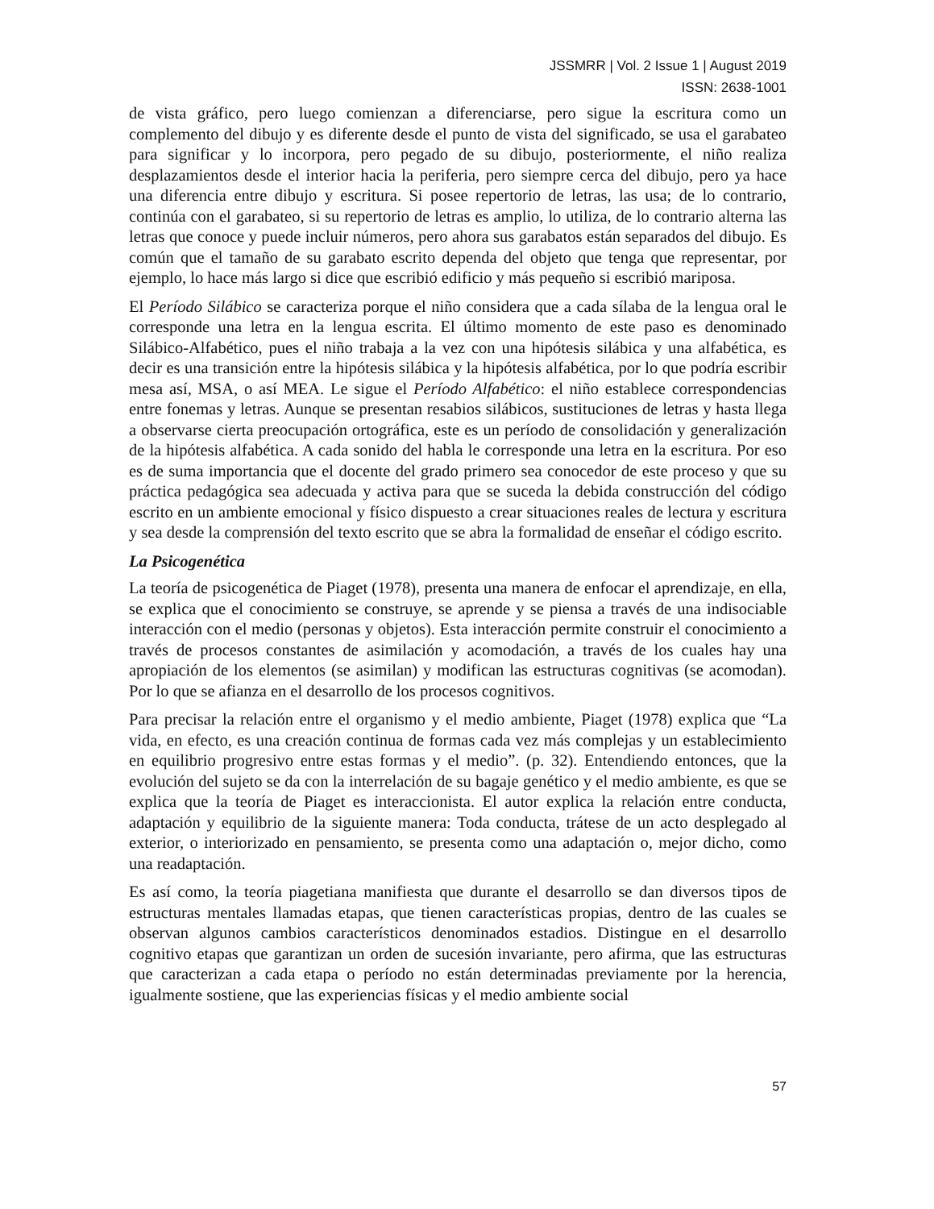JSSMRR | Vol. 2 Issue 1 | August 2019
ISSN: 2638-1001
de vista gráfico, pero luego comienzan a diferenciarse, pero sigue la escritura como un complemento del dibujo y es diferente desde el punto de vista del significado, se usa el garabateo para significar y lo incorpora, pero pegado de su dibujo, posteriormente, el niño realiza desplazamientos desde el interior hacia la periferia, pero siempre cerca del dibujo, pero ya hace una diferencia entre dibujo y escritura. Si posee repertorio de letras, las usa; de lo contrario, continúa con el garabateo, si su repertorio de letras es amplio, lo utiliza, de lo contrario alterna las letras que conoce y puede incluir números, pero ahora sus garabatos están separados del dibujo. Es común que el tamaño de su garabato escrito dependa del objeto que tenga que representar, por ejemplo, lo hace más largo si dice que escribió edificio y más pequeño si escribió mariposa.
El Período Silábico se caracteriza porque el niño considera que a cada sílaba de la lengua oral le corresponde una letra en la lengua escrita. El último momento de este paso es denominado Silábico-Alfabético, pues el niño trabaja a la vez con una hipótesis silábica y una alfabética, es decir es una transición entre la hipótesis silábica y la hipótesis alfabética, por lo que podría escribir mesa así, MSA, o así MEA. Le sigue el Período Alfabético: el niño establece correspondencias entre fonemas y letras. Aunque se presentan resabios silábicos, sustituciones de letras y hasta llega a observarse cierta preocupación ortográfica, este es un período de consolidación y generalización de la hipótesis alfabética. A cada sonido del habla le corresponde una letra en la escritura. Por eso es de suma importancia que el docente del grado primero sea conocedor de este proceso y que su práctica pedagógica sea adecuada y activa para que se suceda la debida construcción del código escrito en un ambiente emocional y físico dispuesto a crear situaciones reales de lectura y escritura y sea desde la comprensión del texto escrito que se abra la formalidad de enseñar el código escrito.
La Psicogenética
La teoría de psicogenética de Piaget (1978), presenta una manera de enfocar el aprendizaje, en ella, se explica que el conocimiento se construye, se aprende y se piensa a través de una indisociable interacción con el medio (personas y objetos). Esta interacción permite construir el conocimiento a través de procesos constantes de asimilación y acomodación, a través de los cuales hay una apropiación de los elementos (se asimilan) y modifican las estructuras cognitivas (se acomodan). Por lo que se afianza en el desarrollo de los procesos cognitivos.
Para precisar la relación entre el organismo y el medio ambiente, Piaget (1978) explica que “La vida, en efecto, es una creación continua de formas cada vez más complejas y un establecimiento en equilibrio progresivo entre estas formas y el medio”. (p. 32). Entendiendo entonces, que la evolución del sujeto se da con la interrelación de su bagaje genético y el medio ambiente, es que se explica que la teoría de Piaget es interaccionista. El autor explica la relación entre conducta, adaptación y equilibrio de la siguiente manera: Toda conducta, trátese de un acto desplegado al exterior, o interiorizado en pensamiento, se presenta como una adaptación o, mejor dicho, como una readaptación.
Es así como, la teoría piagetiana manifiesta que durante el desarrollo se dan diversos tipos de estructuras mentales llamadas etapas, que tienen características propias, dentro de las cuales se observan algunos cambios característicos denominados estadios. Distingue en el desarrollo cognitivo etapas que garantizan un orden de sucesión invariante, pero afirma, que las estructuras que caracterizan a cada etapa o período no están determinadas previamente por la herencia, igualmente sostiene, que las experiencias físicas y el medio ambiente social
57